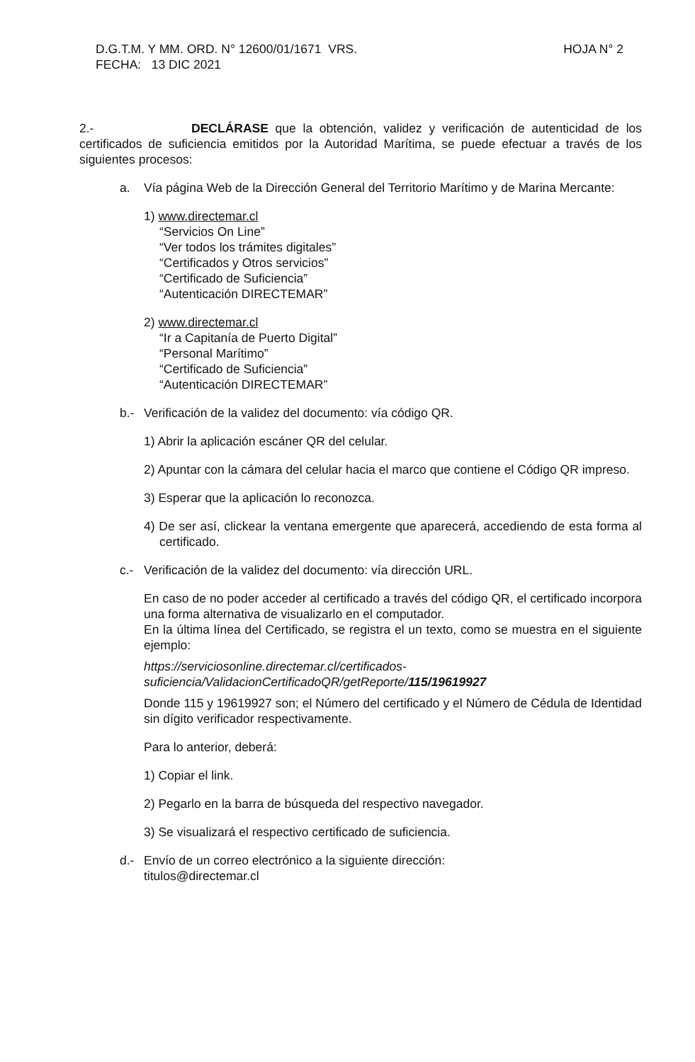D.G.T.M. Y MM. ORD. N° 12600/01/1671 VRS. HOJA N° 2
FECHA: 13 DIC 2021
2.- DECLÁRASE que la obtención, validez y verificación de autenticidad de los certificados de suficiencia emitidos por la Autoridad Marítima, se puede efectuar a través de los siguientes procesos:
a. Vía página Web de la Dirección General del Territorio Marítimo y de Marina Mercante:
1) www.directemar.cl
“Servicios On Line”
“Ver todos los trámites digitales”
“Certificados y Otros servicios”
“Certificado de Suficiencia”
“Autenticación DIRECTEMAR”
2) www.directemar.cl
“Ir a Capitanía de Puerto Digital”
“Personal Marítimo”
“Certificado de Suficiencia”
“Autenticación DIRECTEMAR”
b.- Verificación de la validez del documento: vía código QR.
1) Abrir la aplicación escáner QR del celular.
2) Apuntar con la cámara del celular hacia el marco que contiene el Código QR impreso.
3) Esperar que la aplicación lo reconozca.
4) De ser así, clickear la ventana emergente que aparecerá, accediendo de esta forma al certificado.
c.- Verificación de la validez del documento: vía dirección URL.
En caso de no poder acceder al certificado a través del código QR, el certificado incorpora una forma alternativa de visualizarlo en el computador.
En la última línea del Certificado, se registra el un texto, como se muestra en el siguiente ejemplo:
https://serviciosonline.directemar.cl/certificados-
suficiencia/ValidacionCertificadoQR/getReporte/115/19619927
Donde 115 y 19619927 son; el Número del certificado y el Número de Cédula de Identidad sin dígito verificador respectivamente.
Para lo anterior, deberá:
1) Copiar el link.
2) Pegarlo en la barra de búsqueda del respectivo navegador.
3) Se visualizará el respectivo certificado de suficiencia.
d.- Envío de un correo electrónico a la siguiente dirección:
titulos@directemar.cl